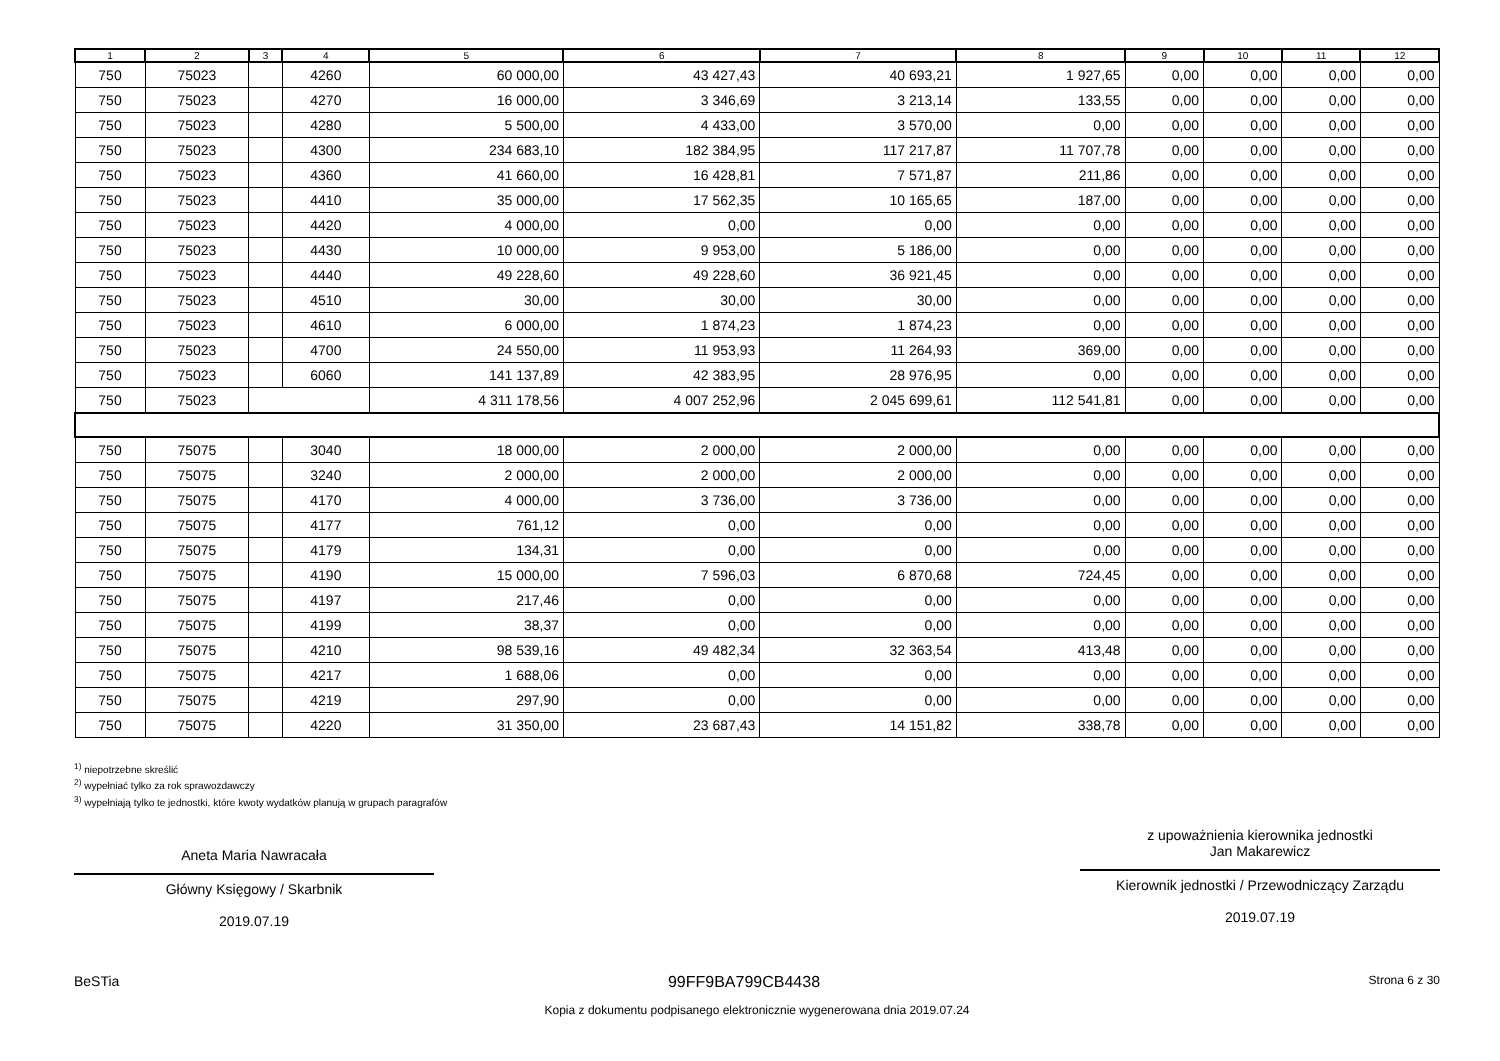| 1 | 2 | 3 | 4 | 5 | 6 | 7 | 8 | 9 | 10 | 11 | 12 |
| --- | --- | --- | --- | --- | --- | --- | --- | --- | --- | --- | --- |
| 750 | 75023 | | 4260 | 60 000,00 | 43 427,43 | 40 693,21 | 1 927,65 | 0,00 | 0,00 | 0,00 | 0,00 |
| 750 | 75023 | | 4270 | 16 000,00 | 3 346,69 | 3 213,14 | 133,55 | 0,00 | 0,00 | 0,00 | 0,00 |
| 750 | 75023 | | 4280 | 5 500,00 | 4 433,00 | 3 570,00 | 0,00 | 0,00 | 0,00 | 0,00 | 0,00 |
| 750 | 75023 | | 4300 | 234 683,10 | 182 384,95 | 117 217,87 | 11 707,78 | 0,00 | 0,00 | 0,00 | 0,00 |
| 750 | 75023 | | 4360 | 41 660,00 | 16 428,81 | 7 571,87 | 211,86 | 0,00 | 0,00 | 0,00 | 0,00 |
| 750 | 75023 | | 4410 | 35 000,00 | 17 562,35 | 10 165,65 | 187,00 | 0,00 | 0,00 | 0,00 | 0,00 |
| 750 | 75023 | | 4420 | 4 000,00 | 0,00 | 0,00 | 0,00 | 0,00 | 0,00 | 0,00 | 0,00 |
| 750 | 75023 | | 4430 | 10 000,00 | 9 953,00 | 5 186,00 | 0,00 | 0,00 | 0,00 | 0,00 | 0,00 |
| 750 | 75023 | | 4440 | 49 228,60 | 49 228,60 | 36 921,45 | 0,00 | 0,00 | 0,00 | 0,00 | 0,00 |
| 750 | 75023 | | 4510 | 30,00 | 30,00 | 30,00 | 0,00 | 0,00 | 0,00 | 0,00 | 0,00 |
| 750 | 75023 | | 4610 | 6 000,00 | 1 874,23 | 1 874,23 | 0,00 | 0,00 | 0,00 | 0,00 | 0,00 |
| 750 | 75023 | | 4700 | 24 550,00 | 11 953,93 | 11 264,93 | 369,00 | 0,00 | 0,00 | 0,00 | 0,00 |
| 750 | 75023 | | 6060 | 141 137,89 | 42 383,95 | 28 976,95 | 0,00 | 0,00 | 0,00 | 0,00 | 0,00 |
| 750 | 75023 | | | 4 311 178,56 | 4 007 252,96 | 2 045 699,61 | 112 541,81 | 0,00 | 0,00 | 0,00 | 0,00 |
| 750 | 75075 | | 3040 | 18 000,00 | 2 000,00 | 2 000,00 | 0,00 | 0,00 | 0,00 | 0,00 | 0,00 |
| 750 | 75075 | | 3240 | 2 000,00 | 2 000,00 | 2 000,00 | 0,00 | 0,00 | 0,00 | 0,00 | 0,00 |
| 750 | 75075 | | 4170 | 4 000,00 | 3 736,00 | 3 736,00 | 0,00 | 0,00 | 0,00 | 0,00 | 0,00 |
| 750 | 75075 | | 4177 | 761,12 | 0,00 | 0,00 | 0,00 | 0,00 | 0,00 | 0,00 | 0,00 |
| 750 | 75075 | | 4179 | 134,31 | 0,00 | 0,00 | 0,00 | 0,00 | 0,00 | 0,00 | 0,00 |
| 750 | 75075 | | 4190 | 15 000,00 | 7 596,03 | 6 870,68 | 724,45 | 0,00 | 0,00 | 0,00 | 0,00 |
| 750 | 75075 | | 4197 | 217,46 | 0,00 | 0,00 | 0,00 | 0,00 | 0,00 | 0,00 | 0,00 |
| 750 | 75075 | | 4199 | 38,37 | 0,00 | 0,00 | 0,00 | 0,00 | 0,00 | 0,00 | 0,00 |
| 750 | 75075 | | 4210 | 98 539,16 | 49 482,34 | 32 363,54 | 413,48 | 0,00 | 0,00 | 0,00 | 0,00 |
| 750 | 75075 | | 4217 | 1 688,06 | 0,00 | 0,00 | 0,00 | 0,00 | 0,00 | 0,00 | 0,00 |
| 750 | 75075 | | 4219 | 297,90 | 0,00 | 0,00 | 0,00 | 0,00 | 0,00 | 0,00 | 0,00 |
| 750 | 75075 | | 4220 | 31 350,00 | 23 687,43 | 14 151,82 | 338,78 | 0,00 | 0,00 | 0,00 | 0,00 |
<sup>1)</sup> niepotrzebne skreślić
<sup>2)</sup> wypełniać tylko za rok sprawozdawczy
<sup>3)</sup> wypełniają tylko te jednostki, które kwoty wydatków planują w grupach paragrafów
Aneta Maria Nawracała
Główny Księgowy / Skarbnik
2019.07.19
z upoważnienia kierownika jednostki
Jan Makarewicz
Kierownik jednostki / Przewodniczący Zarządu
2019.07.19
BeSTia 99FF9BA799CB4438 Strona 6 z 30
Kopia z dokumentu podpisanego elektronicznie wygenerowana dnia 2019.07.24